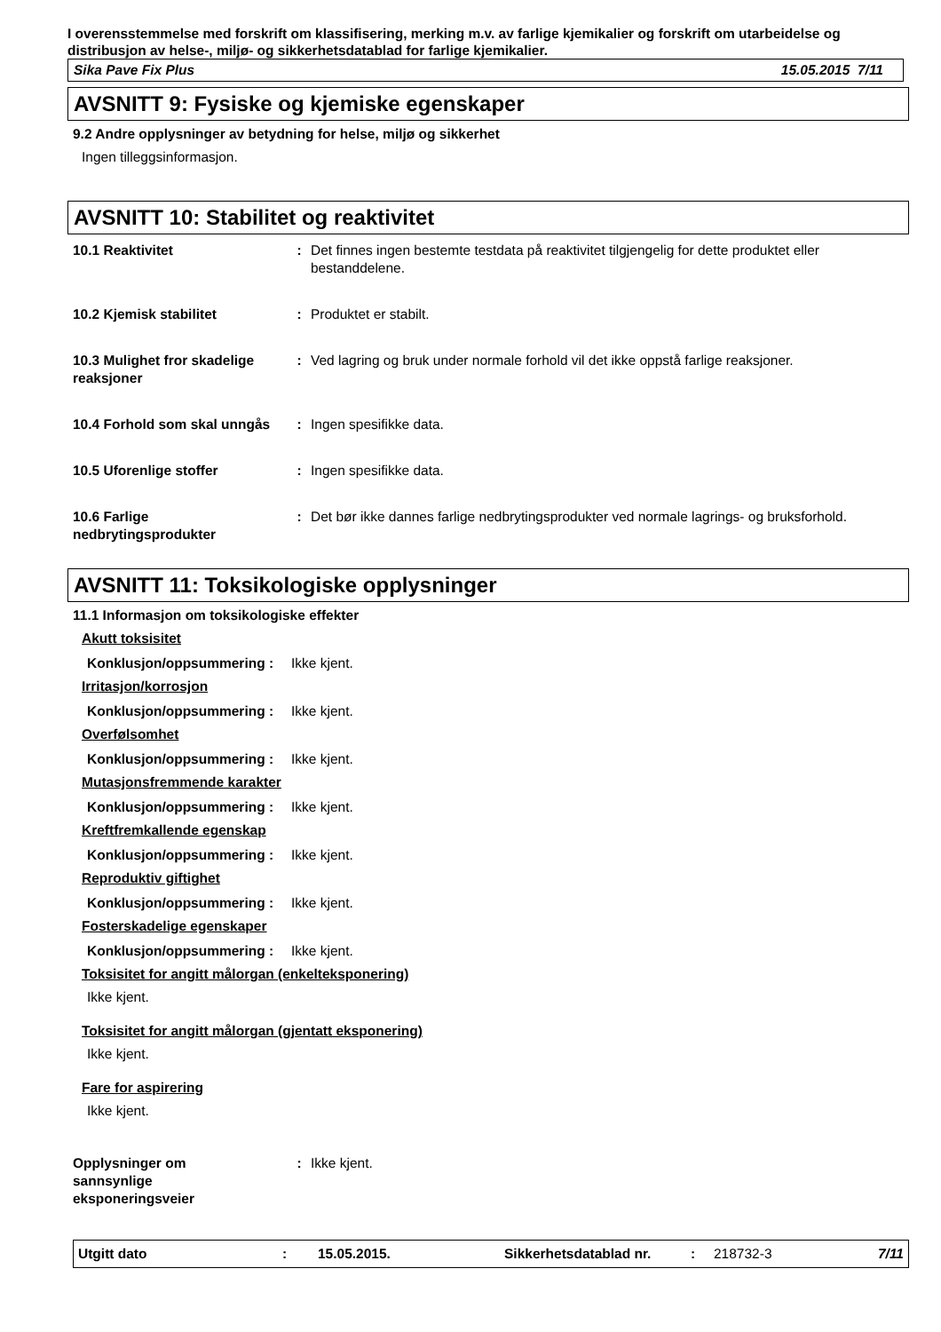I overensstemmelse med forskrift om klassifisering, merking m.v. av farlige kjemikalier og forskrift om utarbeidelse og distribusjon av helse-, miljø- og sikkerhetsdatablad for farlige kjemikalier.
Sika Pave Fix Plus 15.05.2015 7/11
AVSNITT 9: Fysiske og kjemiske egenskaper
9.2 Andre opplysninger av betydning for helse, miljø og sikkerhet
Ingen tilleggsinformasjon.
AVSNITT 10: Stabilitet og reaktivitet
10.1 Reaktivitet : Det finnes ingen bestemte testdata på reaktivitet tilgjengelig for dette produktet eller bestanddelene.
10.2 Kjemisk stabilitet : Produktet er stabilt.
10.3 Mulighet fror skadelige reaksjoner
: Ved lagring og bruk under normale forhold vil det ikke oppstå farlige reaksjoner.
10.4 Forhold som skal unngås
: Ingen spesifikke data.
10.5 Uforenlige stoffer : Ingen spesifikke data.
10.6 Farlige nedbrytingsprodukter
: Det bør ikke dannes farlige nedbrytingsprodukter ved normale lagrings- og bruksforhold.
AVSNITT 11: Toksikologiske opplysninger
11.1 Informasjon om toksikologiske effekter
Akutt toksisitet
Konklusjon/oppsummering : Ikke kjent.
Irritasjon/korrosjon
Konklusjon/oppsummering : Ikke kjent.
Overfølsomhet
Konklusjon/oppsummering : Ikke kjent.
Mutasjonsfremmende karakter
Konklusjon/oppsummering : Ikke kjent.
Kreftfremkallende egenskap
Konklusjon/oppsummering : Ikke kjent.
Reproduktiv giftighet
Konklusjon/oppsummering : Ikke kjent.
Fosterskadelige egenskaper
Konklusjon/oppsummering : Ikke kjent.
Toksisitet for angitt målorgan (enkelteksponering)
Ikke kjent.
Toksisitet for angitt målorgan (gjentatt eksponering)
Ikke kjent.
Fare for aspirering
Ikke kjent.
Opplysninger om sannsynlige eksponeringsveier
: Ikke kjent.
Utgitt dato: 15.05.2015. Sikkerhetsdatablad nr.: 218732-3 7/11